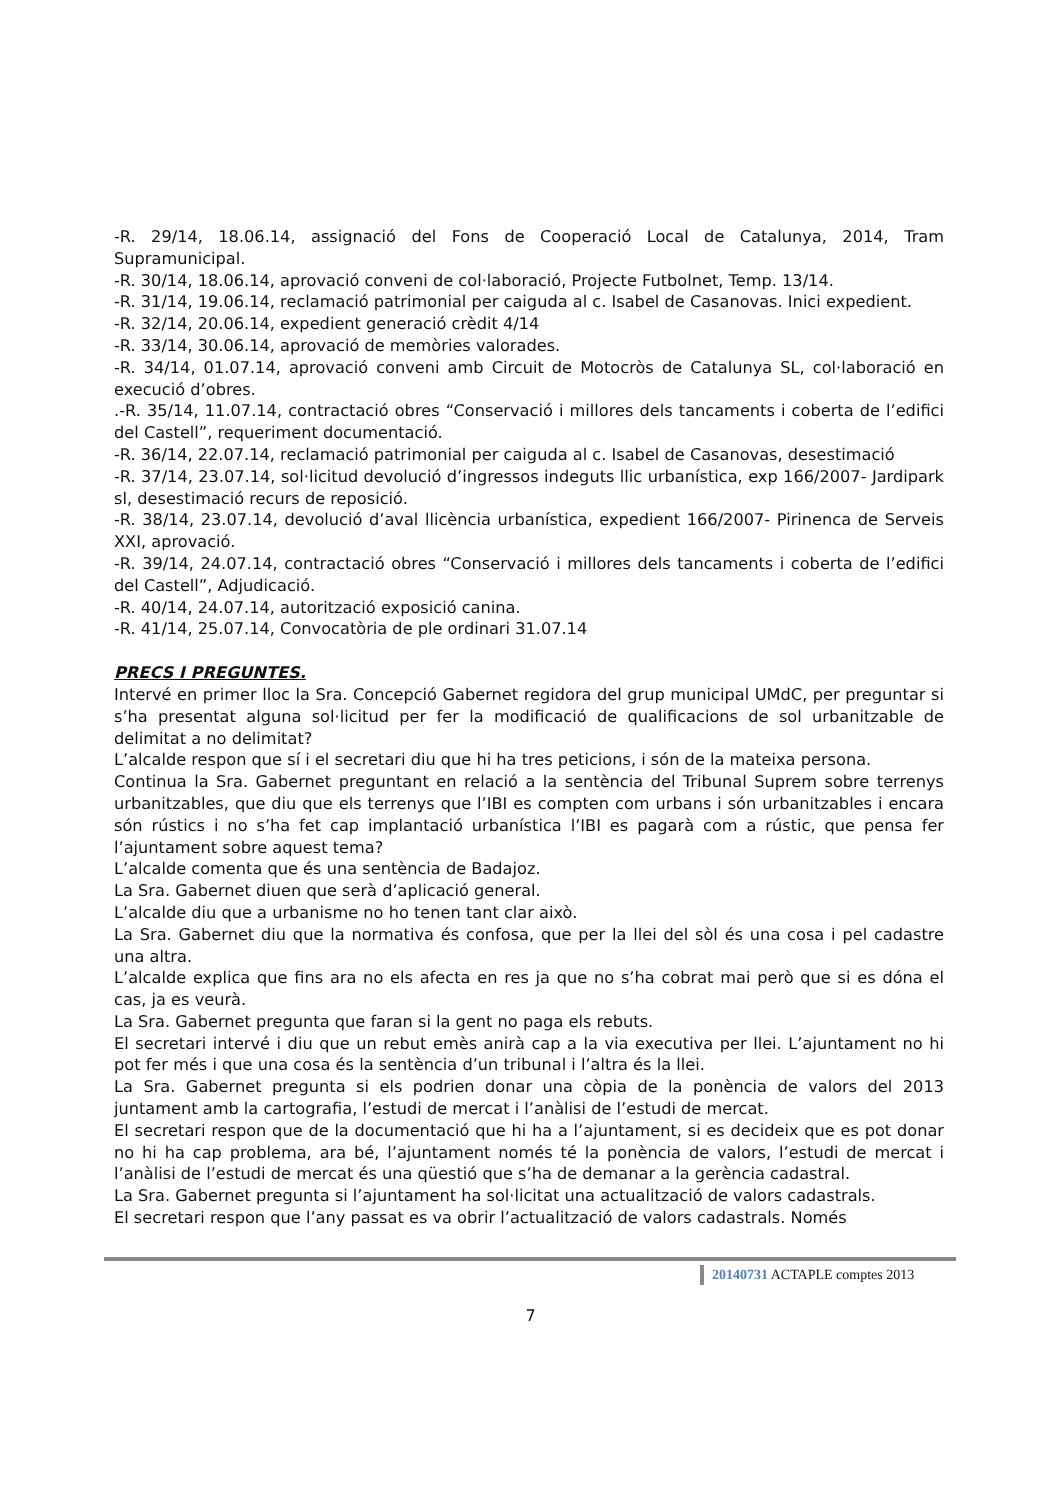-R. 29/14, 18.06.14, assignació del Fons de Cooperació Local de Catalunya, 2014, Tram Supramunicipal.
-R. 30/14, 18.06.14, aprovació conveni de col·laboració, Projecte Futbolnet, Temp. 13/14.
-R. 31/14, 19.06.14, reclamació patrimonial per caiguda al c. Isabel de Casanovas. Inici expedient.
-R. 32/14, 20.06.14, expedient generació crèdit 4/14
-R. 33/14, 30.06.14, aprovació de memòries valorades.
-R. 34/14, 01.07.14, aprovació conveni amb Circuit de Motocròs de Catalunya SL, col·laboració en execució d’obres.
.-R. 35/14, 11.07.14, contractació obres “Conservació i millores dels tancaments i coberta de l’edifici del Castell”, requeriment documentació.
-R. 36/14, 22.07.14, reclamació patrimonial per caiguda al c. Isabel de Casanovas, desestimació
-R. 37/14, 23.07.14, sol·licitud devolució d’ingressos indeguts llic urbanística, exp 166/2007- Jardipark sl, desestimació recurs de reposició.
-R. 38/14, 23.07.14, devolució d’aval llicència urbanística, expedient 166/2007- Pirinenca de Serveis XXI, aprovació.
-R. 39/14, 24.07.14, contractació obres “Conservació i millores dels tancaments i coberta de l’edifici del Castell”, Adjudicació.
-R. 40/14, 24.07.14, autorització exposició canina.
-R. 41/14, 25.07.14, Convocatòria de ple ordinari 31.07.14
PRECS I PREGUNTES.
Intervé en primer lloc la Sra. Concepció Gabernet regidora del grup municipal UMdC, per preguntar si s’ha presentat alguna sol·licitud per fer la modificació de qualificacions de sol urbanitzable de delimitat a no delimitat?
L’alcalde respon que sí i el secretari diu que hi ha tres peticions, i són de la mateixa persona.
Continua la Sra. Gabernet preguntant en relació a la sentència del Tribunal Suprem sobre terrenys urbanitzables, que diu que els terrenys que l’IBI es compten com urbans i són urbanitzables i encara són rústics i no s’ha fet cap implantació urbanística l’IBI es pagarà com a rústic, que pensa fer l’ajuntament sobre aquest tema?
L’alcalde comenta que és una sentència de Badajoz.
La Sra. Gabernet diuen que serà d’aplicació general.
L’alcalde diu que a urbanisme no ho tenen tant clar això.
La Sra. Gabernet diu que la normativa és confosa, que per la llei del sòl és una cosa i pel cadastre una altra.
L’alcalde explica que fins ara no els afecta en res ja que no s’ha cobrat mai però que si es dóna el cas, ja es veurà.
La Sra. Gabernet pregunta que faran si la gent no paga els rebuts.
El secretari intervé i diu que un rebut emès anirà cap a la via executiva per llei. L’ajuntament no hi pot fer més i que una cosa és la sentència d’un tribunal i l’altra és la llei.
La Sra. Gabernet pregunta si els podrien donar una còpia de la ponència de valors del 2013 juntament amb la cartografia, l’estudi de mercat i l’anàlisi de l’estudi de mercat.
El secretari respon que de la documentació que hi ha a l’ajuntament, si es decideix que es pot donar no hi ha cap problema, ara bé, l’ajuntament només té la ponència de valors, l’estudi de mercat i l’anàlisi de l’estudi de mercat és una qüestió que s’ha de demanar a la gerència cadastral.
La Sra. Gabernet pregunta si l’ajuntament ha sol·licitat una actualització de valors cadastrals.
El secretari respon que l’any passat es va obrir l’actualització de valors cadastrals. Només
20140731 ACTAPLE comptes 2013
7